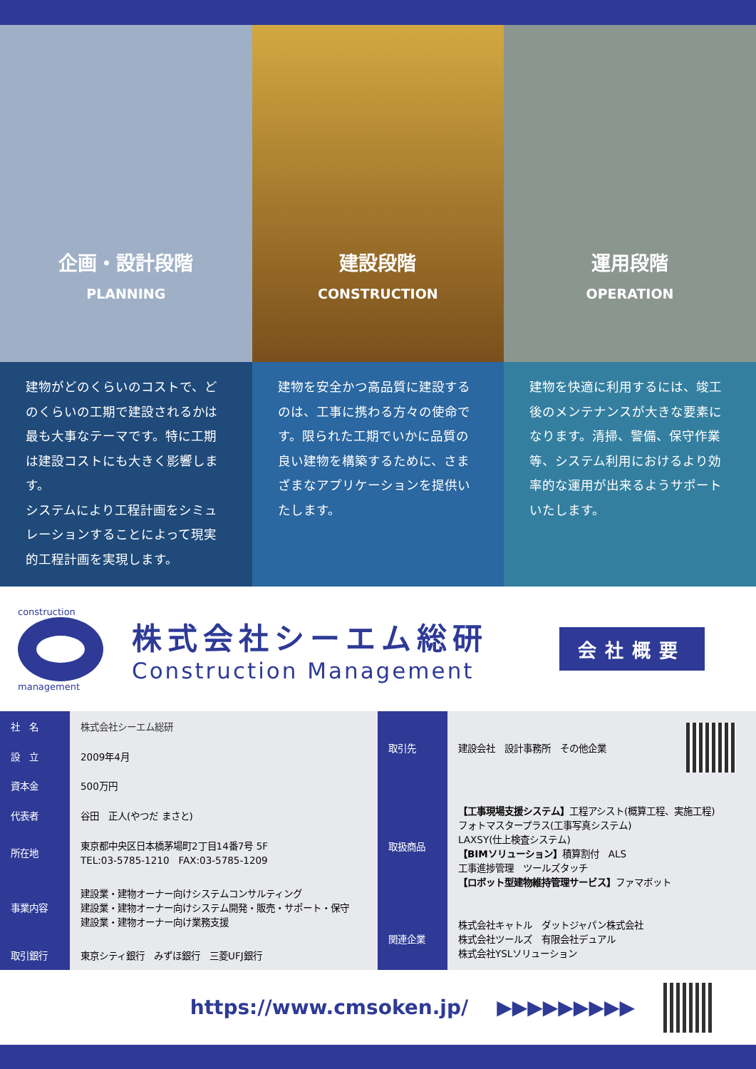企画・設計段階
PLANNING
建設段階
CONSTRUCTION
運用段階
OPERATION
建物がどのくらいのコストで、どのくらいの工期で建設されるかは最も大事なテーマです。特に工期は建設コストにも大きく影響します。
システムにより工程計画をシミュレーションすることによって現実的工程計画を実現します。
建物を安全かつ高品質に建設するのは、工事に携わる方々の使命です。限られた工期でいかに品質の良い建物を構築するために、さまざまなアプリケーションを提供いたします。
建物を快適に利用するには、竣工後のメンテナンスが大きな要素になります。清掃、警備、保守作業等、システム利用におけるより効率的な運用が出来るようサポートいたします。
construction
management
株式会社シーエム総研
Construction Management
会社概要
| 社 名 | 株式会社シーエム総研 |
| 設 立 | 2009年4月 |
| 資本金 | 500万円 |
| 代表者 | 谷田 正人(やつだ まさと) |
| 所在地 | 東京都中央区日本橋茅場町2丁目14番7号 5F TEL:03-5785-1210 FAX:03-5785-1209 |
| 事業内容 | 建設業・建物オーナー向けシステムコンサルティング 建設業・建物オーナー向けシステム開発・販売・サポート・保守 建設業・建物オーナー向け業務支援 |
| 取引銀行 | 東京シティ銀行 みずほ銀行 三菱UFJ銀行 |
| 取引先 | 建設会社 設計事務所 その他企業 | |
| 取扱商品 | 【工事現場支援システム】 工程アシスト(概算工程、実施工程) フォトマスタープラス(工事写真システム) LAXSY(仕上検査システム) 【BIMソリューション】 積算割付 ALS 工事進捗管理 ツールズタッチ 【ロボット型建物維持管理サービス】 ファマボット | |
| 関連企業 | 株式会社キャトル ダットジャパン株式会社 株式会社ツールズ 有限会社デュアル 株式会社YSLソリューション | |
https://www.cmsoken.jp/ ▶▶▶▶▶▶▶▶▶